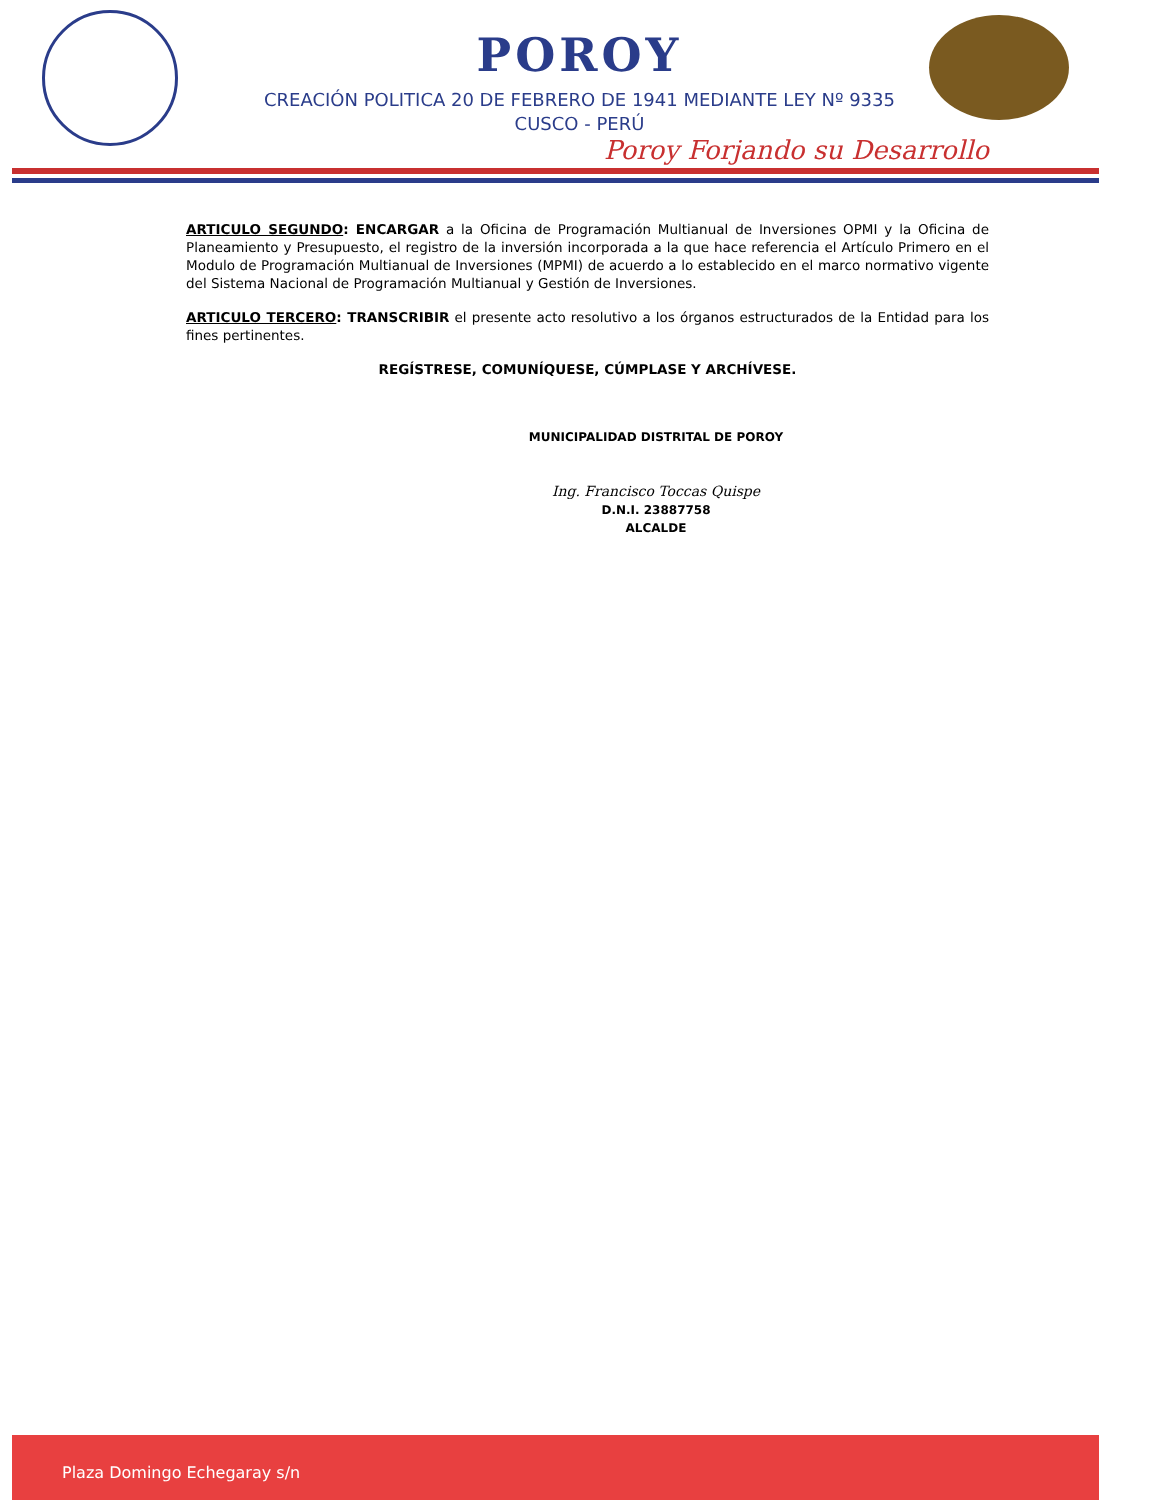POROY
CREACIÓN POLITICA 20 DE FEBRERO DE 1941 MEDIANTE LEY Nº 9335
CUSCO - PERÚ
Poroy Forjando su Desarrollo
ARTICULO SEGUNDO: ENCARGAR a la Oficina de Programación Multianual de Inversiones OPMI y la Oficina de Planeamiento y Presupuesto, el registro de la inversión incorporada a la que hace referencia el Artículo Primero en el Modulo de Programación Multianual de Inversiones (MPMI) de acuerdo a lo establecido en el marco normativo vigente del Sistema Nacional de Programación Multianual y Gestión de Inversiones.
ARTICULO TERCERO: TRANSCRIBIR el presente acto resolutivo a los órganos estructurados de la Entidad para los fines pertinentes.
REGÍSTRESE, COMUNÍQUESE, CÚMPLASE Y ARCHÍVESE.
MUNICIPALIDAD DISTRITAL DE POROY
Ing. Francisco Toccas Quispe
D.N.I. 23887758
ALCALDE
Plaza Domingo Echegaray s/n